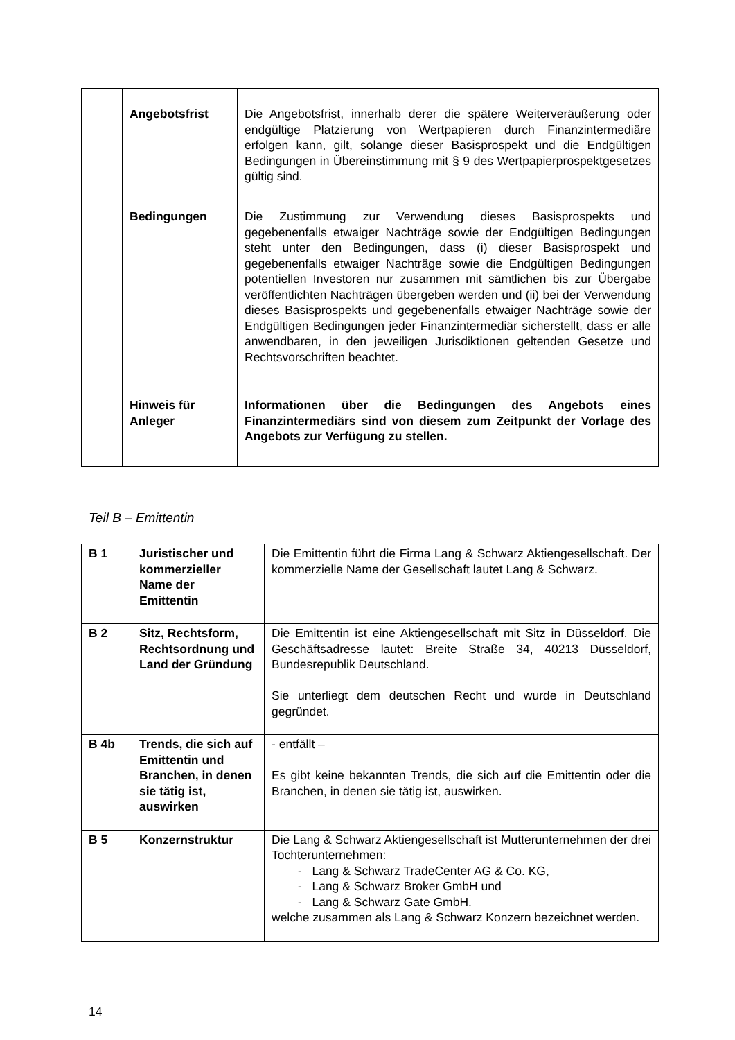| | Angebotsfrist | Die Angebotsfrist, innerhalb derer die spätere Weiterveräußerung oder endgültige Platzierung von Wertpapieren durch Finanzintermediäre erfolgen kann, gilt, solange dieser Basisprospekt und die Endgültigen Bedingungen in Übereinstimmung mit § 9 des Wertpapierprospektgesetzes gültig sind. |
| | Bedingungen | Die Zustimmung zur Verwendung dieses Basisprospekts und gegebenenfalls etwaiger Nachträge sowie der Endgültigen Bedingungen steht unter den Bedingungen, dass (i) dieser Basisprospekt und gegebenenfalls etwaiger Nachträge sowie die Endgültigen Bedingungen potentiellen Investoren nur zusammen mit sämtlichen bis zur Übergabe veröffentlichten Nachträgen übergeben werden und (ii) bei der Verwendung dieses Basisprospekts und gegebenenfalls etwaiger Nachträge sowie der Endgültigen Bedingungen jeder Finanzintermediär sicherstellt, dass er alle anwendbaren, in den jeweiligen Jurisdiktionen geltenden Gesetze und Rechtsvorschriften beachtet. |
| | Hinweis für Anleger | Informationen über die Bedingungen des Angebots eines Finanzintermediärs sind von diesem zum Zeitpunkt der Vorlage des Angebots zur Verfügung zu stellen. |
Teil B – Emittentin
| B 1 | Juristischer und kommerzieller Name der Emittentin | Die Emittentin führt die Firma Lang & Schwarz Aktiengesellschaft. Der kommerzielle Name der Gesellschaft lautet Lang & Schwarz. |
| B 2 | Sitz, Rechtsform, Rechtsordnung und Land der Gründung | Die Emittentin ist eine Aktiengesellschaft mit Sitz in Düsseldorf. Die Geschäftsadresse lautet: Breite Straße 34, 40213 Düsseldorf, Bundesrepublik Deutschland. Sie unterliegt dem deutschen Recht und wurde in Deutschland gegründet. |
| B 4b | Trends, die sich auf Emittentin und Branchen, in denen sie tätig ist, auswirken | - entfällt – Es gibt keine bekannten Trends, die sich auf die Emittentin oder die Branchen, in denen sie tätig ist, auswirken. |
| B 5 | Konzernstruktur | Die Lang & Schwarz Aktiengesellschaft ist Mutterunternehmen der drei Tochterunternehmen: - Lang & Schwarz TradeCenter AG & Co. KG, - Lang & Schwarz Broker GmbH und - Lang & Schwarz Gate GmbH. welche zusammen als Lang & Schwarz Konzern bezeichnet werden. |
14